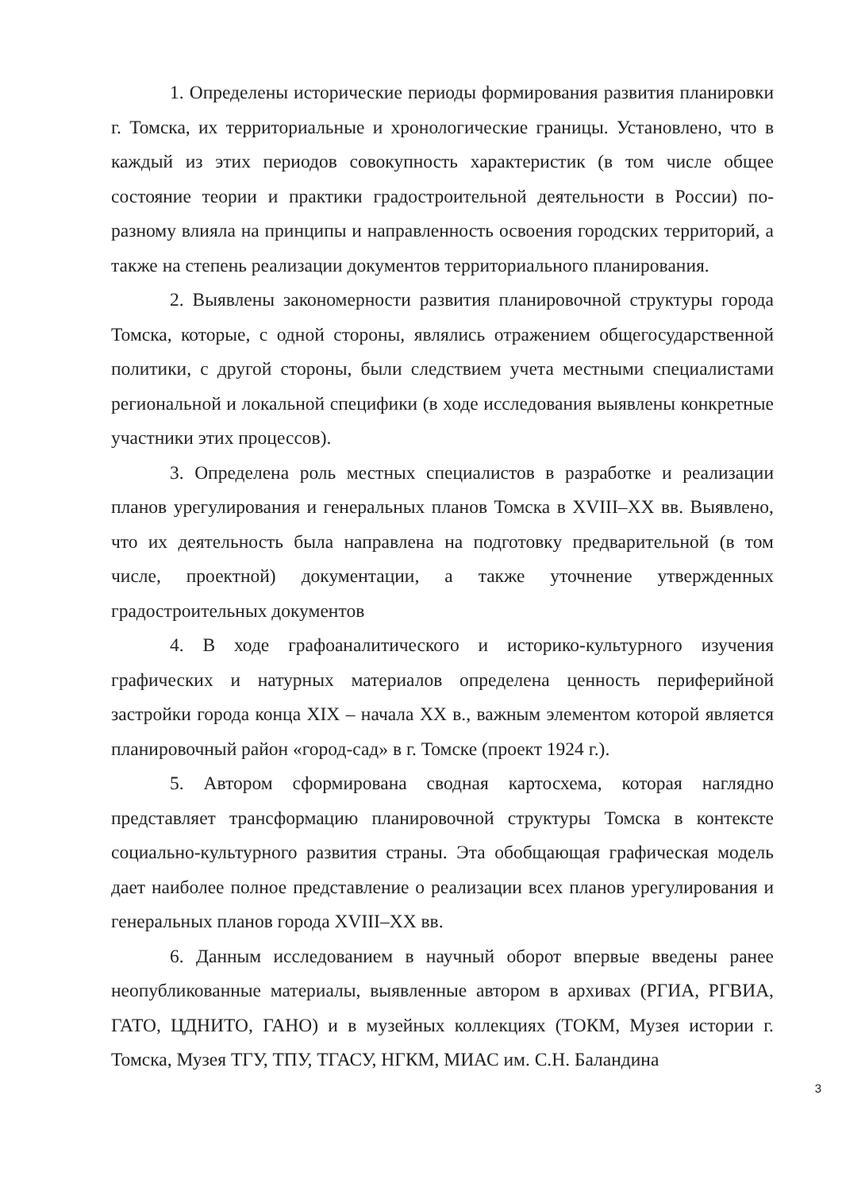1. Определены исторические периоды формирования развития планировки г. Томска, их территориальные и хронологические границы. Установлено, что в каждый из этих периодов совокупность характеристик (в том числе общее состояние теории и практики градостроительной деятельности в России) по-разному влияла на принципы и направленность освоения городских территорий, а также на степень реализации документов территориального планирования.
2. Выявлены закономерности развития планировочной структуры города Томска, которые, с одной стороны, являлись отражением общегосударственной политики, с другой стороны, были следствием учета местными специалистами региональной и локальной специфики (в ходе исследования выявлены конкретные участники этих процессов).
3. Определена роль местных специалистов в разработке и реализации планов урегулирования и генеральных планов Томска в XVIII–XX вв. Выявлено, что их деятельность была направлена на подготовку предварительной (в том числе, проектной) документации, а также уточнение утвержденных градостроительных документов
4. В ходе графоаналитического и историко-культурного изучения графических и натурных материалов определена ценность периферийной застройки города конца XIX – начала XX в., важным элементом которой является планировочный район «город-сад» в г. Томске (проект 1924 г.).
5. Автором сформирована сводная картосхема, которая наглядно представляет трансформацию планировочной структуры Томска в контексте социально-культурного развития страны. Эта обобщающая графическая модель дает наиболее полное представление о реализации всех планов урегулирования и генеральных планов города XVIII–XX вв.
6. Данным исследованием в научный оборот впервые введены ранее неопубликованные материалы, выявленные автором в архивах (РГИА, РГВИА, ГАТО, ЦДНИТО, ГАНО) и в музейных коллекциях (ТОКМ, Музея истории г. Томска, Музея ТГУ, ТПУ, ТГАСУ, НГКМ, МИАС им. С.Н. Баландина
3